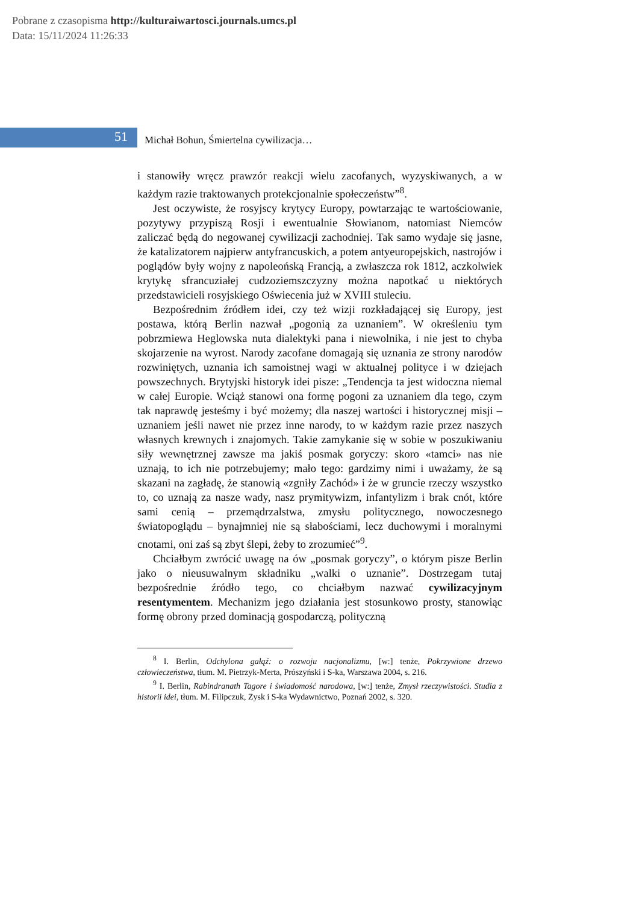Pobrane z czasopisma http://kulturaiwartosci.journals.umcs.pl
Data: 15/11/2024 11:26:33
51
Michał Bohun, Śmiertelna cywilizacja…
i stanowiły wręcz prawzór reakcji wielu zacofanych, wyzyskiwanych, a w każdym razie traktowanych protekcjonalnie społeczeństw”<sup>8</sup>.
Jest oczywiste, że rosyjscy krytycy Europy, powtarzając te wartościowanie, pozytywy przypiszą Rosji i ewentualnie Słowianom, natomiast Niemców zaliczać będą do negowanej cywilizacji zachodniej. Tak samo wydaje się jasne, że katalizatorem najpierw antyfrancuskich, a potem antyeuropejskich, nastrojów i poglądów były wojny z napoleońską Francją, a zwłaszcza rok 1812, aczkolwiek krytykę sfrancuziałej cudzoziemszczyzny można napotkać u niektórych przedstawicieli rosyjskiego Oświecenia już w XVIII stuleciu.
Bezpośrednim źródłem idei, czy też wizji rozkładającej się Europy, jest postawa, którą Berlin nazwał „pogonią za uznaniem”. W określeniu tym pobrzmiewa Heglowska nuta dialektyki pana i niewolnika, i nie jest to chyba skojarzenie na wyrost. Narody zacofane domagają się uznania ze strony narodów rozwiniętych, uznania ich samoistnej wagi w aktualnej polityce i w dziejach powszechnych. Brytyjski historyk idei pisze: „Tendencja ta jest widoczna niemal w całej Europie. Wciąż stanowi ona formę pogoni za uznaniem dla tego, czym tak naprawdę jesteśmy i być możemy; dla naszej wartości i historycznej misji – uznaniem jeśli nawet nie przez inne narody, to w każdym razie przez naszych własnych krewnych i znajomych. Takie zamykanie się w sobie w poszukiwaniu siły wewnętrznej zawsze ma jakiś posmak goryczy: skoro «tamci» nas nie uznają, to ich nie potrzebujemy; mało tego: gardzimy nimi i uważamy, że są skazani na zagładę, że stanowią «zgniły Zachód» i że w gruncie rzeczy wszystko to, co uznają za nasze wady, nasz prymitywizm, infantylizm i brak cnót, które sami cenią – przemądrzalstwa, zmysłu politycznego, nowoczesnego światopoglądu – bynajmniej nie są słabościami, lecz duchowymi i moralnymi cnotami, oni zaś są zbyt ślepi, żeby to zrozumieć”<sup>9</sup>.
Chciałbym zwrócić uwagę na ów „posmak goryczy”, o którym pisze Berlin jako o nieusuwalnym składniku „walki o uznanie”. Dostrzegam tutaj bezpośrednie źródło tego, co chciałbym nazwać cywilizacyjnym resentymentem. Mechanizm jego działania jest stosunkowo prosty, stanowiąc formę obrony przed dominacją gospodarczą, polityczną
<sup>8</sup> I. Berlin, Odchylona gałąź: o rozwoju nacjonalizmu, [w:] tenże, Pokrzywione drzewo człowieczeństwa, tłum. M. Pietrzyk-Merta, Prószyński i S-ka, Warszawa 2004, s. 216.
<sup>9</sup> I. Berlin, Rabindranath Tagore i świadomość narodowa, [w:] tenże, Zmysł rzeczywistości. Studia z historii idei, tłum. M. Filipczuk, Zysk i S-ka Wydawnictwo, Poznań 2002, s. 320.